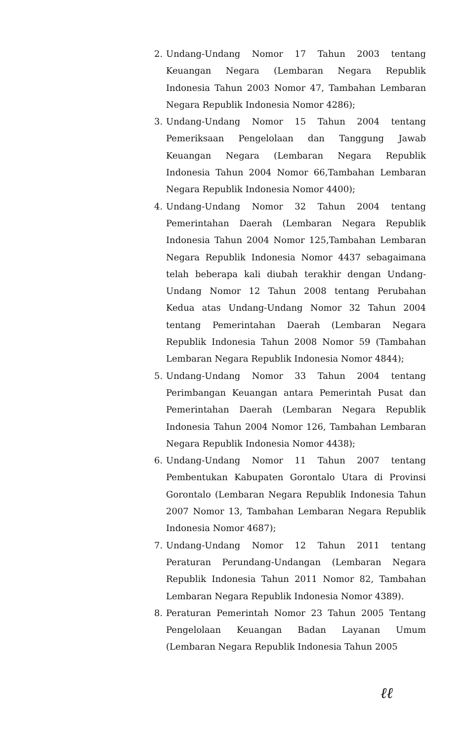2. Undang-Undang Nomor 17 Tahun 2003 tentang Keuangan Negara (Lembaran Negara Republik Indonesia Tahun 2003 Nomor 47, Tambahan Lembaran Negara Republik Indonesia Nomor 4286);
3. Undang-Undang Nomor 15 Tahun 2004 tentang Pemeriksaan Pengelolaan dan Tanggung Jawab Keuangan Negara (Lembaran Negara Republik Indonesia Tahun 2004 Nomor 66,Tambahan Lembaran Negara Republik Indonesia Nomor 4400);
4. Undang-Undang Nomor 32 Tahun 2004 tentang Pemerintahan Daerah (Lembaran Negara Republik Indonesia Tahun 2004 Nomor 125,Tambahan Lembaran Negara Republik Indonesia Nomor 4437 sebagaimana telah beberapa kali diubah terakhir dengan Undang-Undang Nomor 12 Tahun 2008 tentang Perubahan Kedua atas Undang-Undang Nomor 32 Tahun 2004 tentang Pemerintahan Daerah (Lembaran Negara Republik Indonesia Tahun 2008 Nomor 59 (Tambahan Lembaran Negara Republik Indonesia Nomor 4844);
5. Undang-Undang Nomor 33 Tahun 2004 tentang Perimbangan Keuangan antara Pemerintah Pusat dan Pemerintahan Daerah (Lembaran Negara Republik Indonesia Tahun 2004 Nomor 126, Tambahan Lembaran Negara Republik Indonesia Nomor 4438);
6. Undang-Undang Nomor 11 Tahun 2007 tentang Pembentukan Kabupaten Gorontalo Utara di Provinsi Gorontalo (Lembaran Negara Republik Indonesia Tahun 2007 Nomor 13, Tambahan Lembaran Negara Republik Indonesia Nomor 4687);
7. Undang-Undang Nomor 12 Tahun 2011 tentang Peraturan Perundang-Undangan (Lembaran Negara Republik Indonesia Tahun 2011 Nomor 82, Tambahan Lembaran Negara Republik Indonesia Nomor 4389).
8. Peraturan Pemerintah Nomor 23 Tahun 2005 Tentang Pengelolaan Keuangan Badan Layanan Umum (Lembaran Negara Republik Indonesia Tahun 2005
ℓℓ